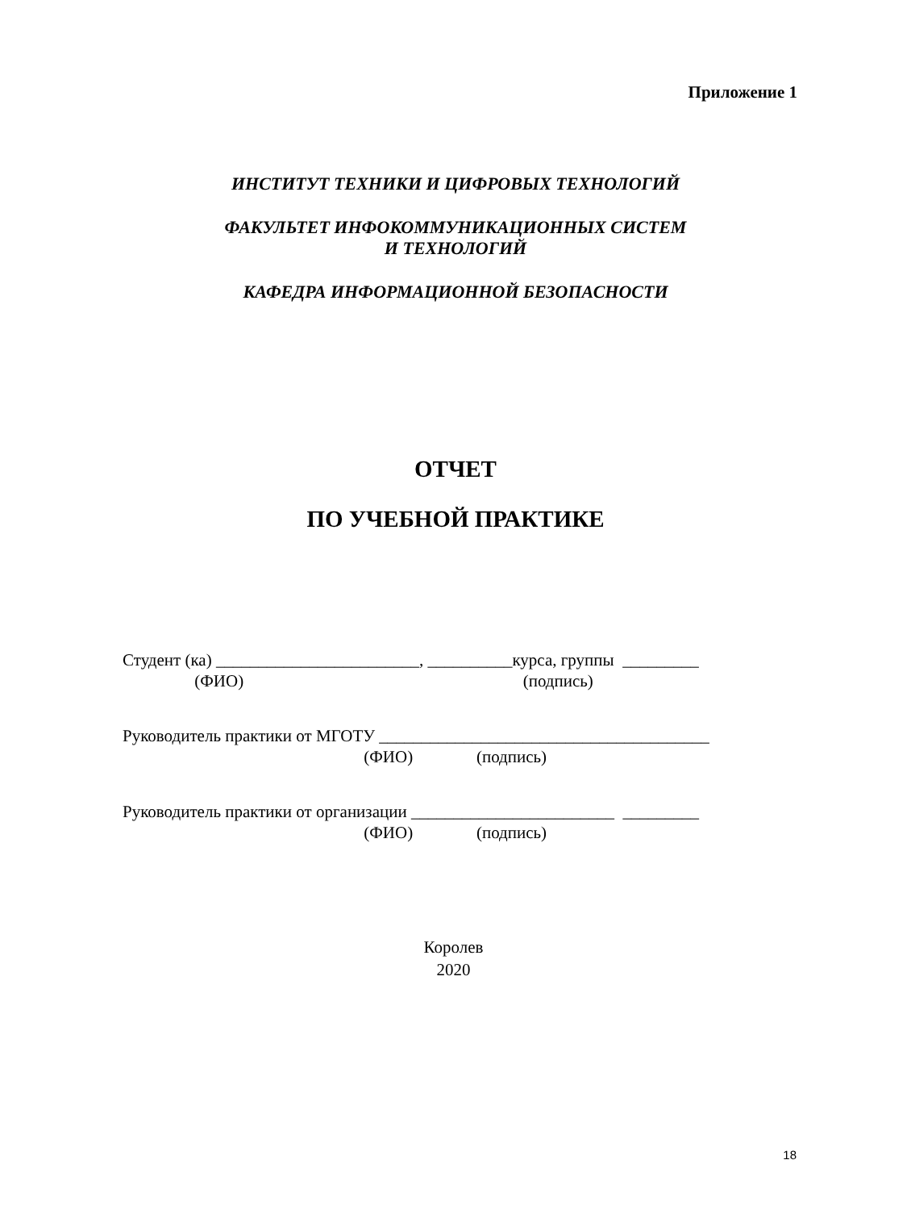Приложение 1
ИНСТИТУТ ТЕХНИКИ И ЦИФРОВЫХ ТЕХНОЛОГИЙ
ФАКУЛЬТЕТ ИНФОКОММУНИКАЦИОННЫХ СИСТЕМ
И ТЕХНОЛОГИЙ
КАФЕДРА ИНФОРМАЦИОННОЙ БЕЗОПАСНОСТИ
ОТЧЕТ
ПО УЧЕБНОЙ ПРАКТИКЕ
Студент (ка) ________________________, __________курса, группы _________
(ФИО) (подпись)
Руководитель практики от МГОТУ _______________________________________
(ФИО) (подпись)
Руководитель практики от организации ________________________ _________
(ФИО) (подпись)
Королев
2020
18